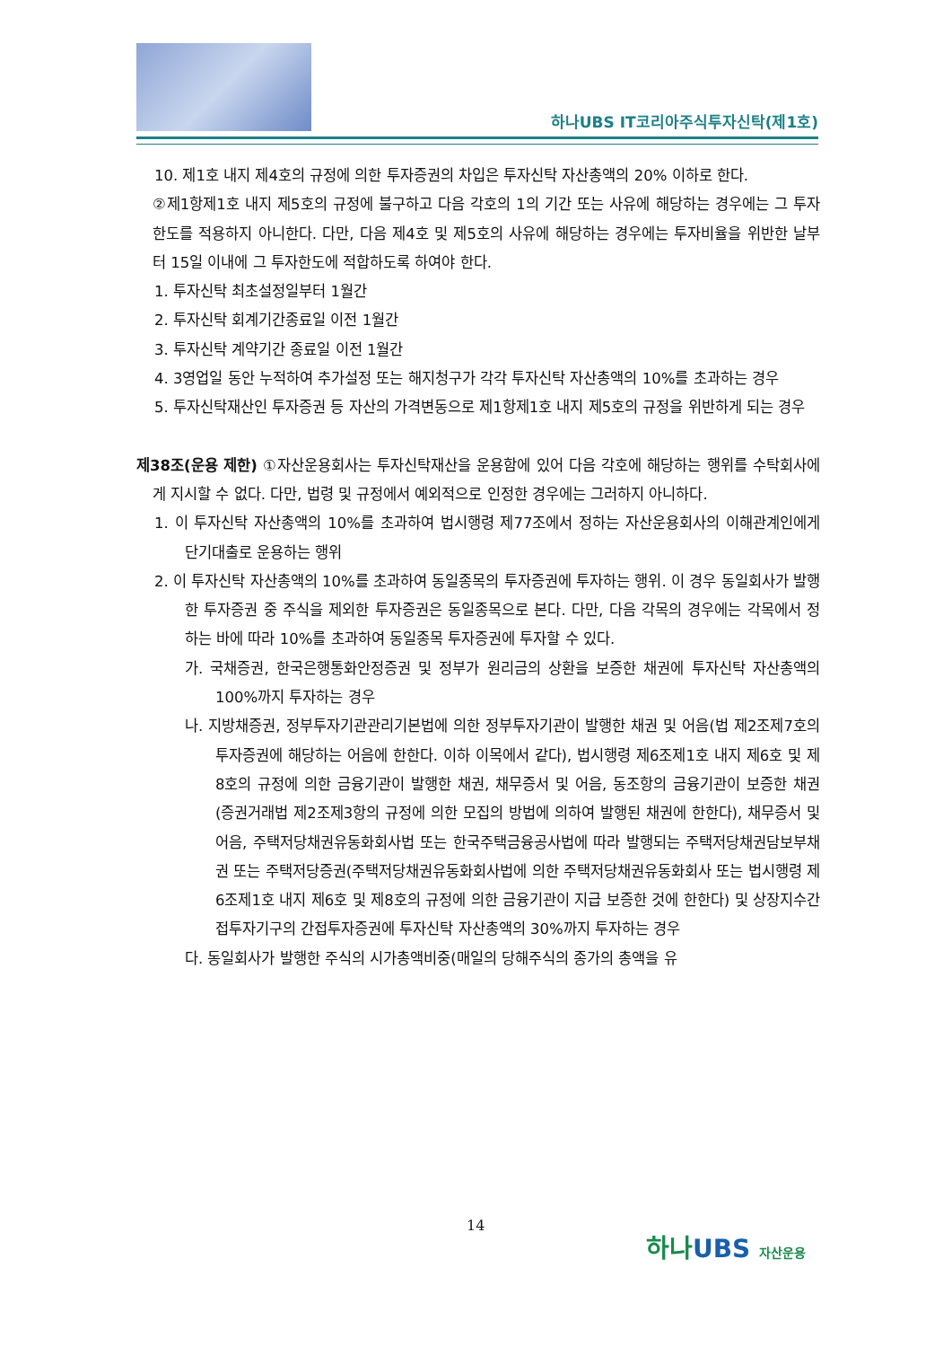하나UBS IT코리아주식투자신탁(제1호)
10. 제1호 내지 제4호의 규정에 의한 투자증권의 차입은 투자신탁 자산총액의 20% 이하로 한다.
②제1항제1호 내지 제5호의 규정에 불구하고 다음 각호의 1의 기간 또는 사유에 해당하는 경우에는 그 투자한도를 적용하지 아니한다. 다만, 다음 제4호 및 제5호의 사유에 해당하는 경우에는 투자비율을 위반한 날부터 15일 이내에 그 투자한도에 적합하도록 하여야 한다.
1. 투자신탁 최초설정일부터 1월간
2. 투자신탁 회계기간종료일 이전 1월간
3. 투자신탁 계약기간 종료일 이전 1월간
4. 3영업일 동안 누적하여 추가설정 또는 해지청구가 각각 투자신탁 자산총액의 10%를 초과하는 경우
5. 투자신탁재산인 투자증권 등 자산의 가격변동으로 제1항제1호 내지 제5호의 규정을 위반하게 되는 경우
제38조(운용 제한) ①자산운용회사는 투자신탁재산을 운용함에 있어 다음 각호에 해당하는 행위를 수탁회사에게 지시할 수 없다. 다만, 법령 및 규정에서 예외적으로 인정한 경우에는 그러하지 아니하다.
1. 이 투자신탁 자산총액의 10%를 초과하여 법시행령 제77조에서 정하는 자산운용회사의 이해관계인에게 단기대출로 운용하는 행위
2. 이 투자신탁 자산총액의 10%를 초과하여 동일종목의 투자증권에 투자하는 행위. 이 경우 동일회사가 발행한 투자증권 중 주식을 제외한 투자증권은 동일종목으로 본다. 다만, 다음 각목의 경우에는 각목에서 정하는 바에 따라 10%를 초과하여 동일종목 투자증권에 투자할 수 있다.
가. 국채증권, 한국은행통화안정증권 및 정부가 원리금의 상환을 보증한 채권에 투자신탁 자산총액의 100%까지 투자하는 경우
나. 지방채증권, 정부투자기관관리기본법에 의한 정부투자기관이 발행한 채권 및 어음(법 제2조제7호의 투자증권에 해당하는 어음에 한한다. 이하 이목에서 같다), 법시행령 제6조제1호 내지 제6호 및 제8호의 규정에 의한 금융기관이 발행한 채권, 채무증서 및 어음, 동조항의 금융기관이 보증한 채권(증권거래법 제2조제3항의 규정에 의한 모집의 방법에 의하여 발행된 채권에 한한다), 채무증서 및 어음, 주택저당채권유동화회사법 또는 한국주택금융공사법에 따라 발행되는 주택저당채권담보부채권 또는 주택저당증권(주택저당채권유동화회사법에 의한 주택저당채권유동화회사 또는 법시행령 제6조제1호 내지 제6호 및 제8호의 규정에 의한 금융기관이 지급 보증한 것에 한한다) 및 상장지수간접투자기구의 간접투자증권에 투자신탁 자산총액의 30%까지 투자하는 경우
다. 동일회사가 발행한 주식의 시가총액비중(매일의 당해주식의 종가의 총액을 유
14
하나UBS 자산운용